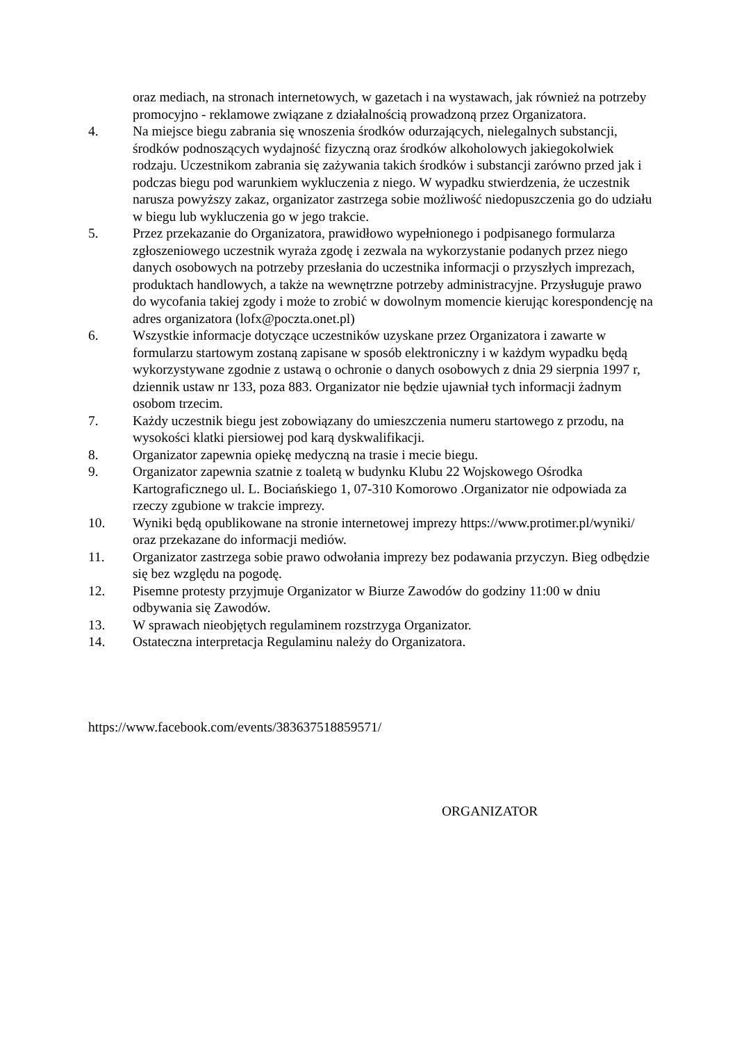oraz mediach, na stronach internetowych, w gazetach i na wystawach, jak również na potrzeby promocyjno - reklamowe związane z działalnością prowadzoną przez Organizatora.
4. Na miejsce biegu zabrania się wnoszenia środków odurzających, nielegalnych substancji, środków podnoszących wydajność fizyczną oraz środków alkoholowych jakiegokolwiek rodzaju. Uczestnikom zabrania się zażywania takich środków i substancji zarówno przed jak i podczas biegu pod warunkiem wykluczenia z niego. W wypadku stwierdzenia, że uczestnik narusza powyższy zakaz, organizator zastrzega sobie możliwość niedopuszczenia go do udziału w biegu lub wykluczenia go w jego trakcie.
5. Przez przekazanie do Organizatora, prawidłowo wypełnionego i podpisanego formularza zgłoszeniowego uczestnik wyraża zgodę i zezwala na wykorzystanie podanych przez niego danych osobowych na potrzeby przesłania do uczestnika informacji o przyszłych imprezach, produktach handlowych, a także na wewnętrzne potrzeby administracyjne. Przysługuje prawo do wycofania takiej zgody i może to zrobić w dowolnym momencie kierując korespondencję na adres organizatora (lofx@poczta.onet.pl)
6. Wszystkie informacje dotyczące uczestników uzyskane przez Organizatora i zawarte w formularzu startowym zostaną zapisane w sposób elektroniczny i w każdym wypadku będą wykorzystywane zgodnie z ustawą o ochronie o danych osobowych z dnia 29 sierpnia 1997 r, dziennik ustaw nr 133, poza 883. Organizator nie będzie ujawniał tych informacji żadnym osobom trzecim.
7. Każdy uczestnik biegu jest zobowiązany do umieszczenia numeru startowego z przodu, na wysokości klatki piersiowej pod karą dyskwalifikacji.
8. Organizator zapewnia opiekę medyczną na trasie i mecie biegu.
9. Organizator zapewnia szatnie z toaletą w budynku Klubu 22 Wojskowego Ośrodka Kartograficznego ul. L. Bociańskiego 1, 07-310 Komorowo .Organizator nie odpowiada za rzeczy zgubione w trakcie imprezy.
10. Wyniki będą opublikowane na stronie internetowej imprezy https://www.protimer.pl/wyniki/ oraz przekazane do informacji mediów.
11. Organizator zastrzega sobie prawo odwołania imprezy bez podawania przyczyn. Bieg odbędzie się bez względu na pogodę.
12. Pisemne protesty przyjmuje Organizator w Biurze Zawodów do godziny 11:00 w dniu odbywania się Zawodów.
13. W sprawach nieobjętych regulaminem rozstrzyga Organizator.
14. Ostateczna interpretacja Regulaminu należy do Organizatora.
https://www.facebook.com/events/383637518859571/
ORGANIZATOR